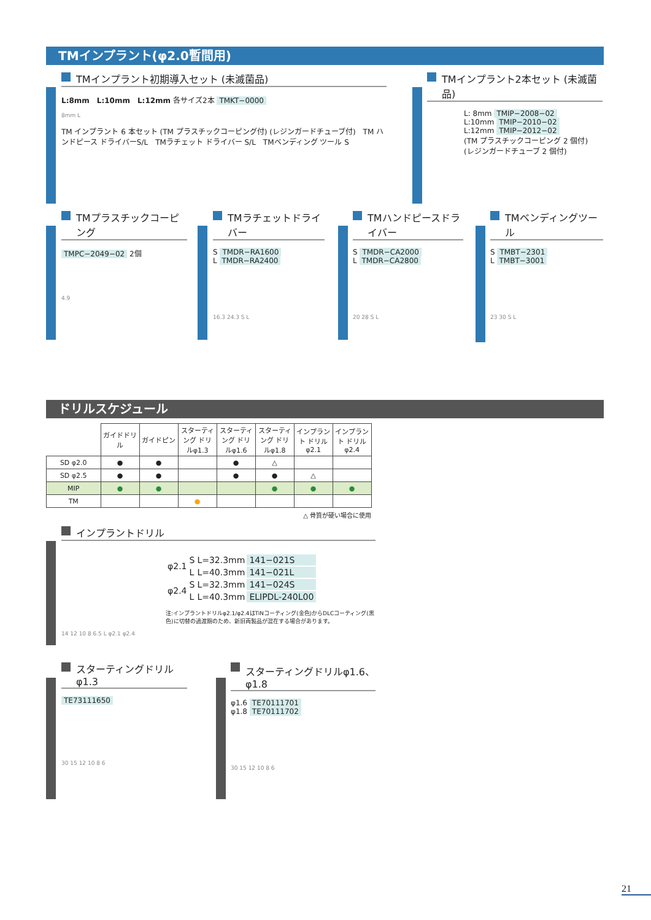TMインプラント(φ2.0暫間用)
TMインプラント初期導入セット (未滅菌品)
L:8mm　L:10mm　L:12mm 各サイズ2本 TMKT−0000
8mm L
TM インプラント 6 本セット (TM プラスチックコーピング付) (レジンガードチューブ付)　TM ハンドピース ドライバーS/L　TMラチェット ドライバー S/L　TMベンディング ツール S
TMインプラント2本セット (未滅菌品)
L: 8mm TMIP−2008−02
L:10mm TMIP−2010−02
L:12mm TMIP−2012−02
(TM プラスチックコーピング 2 個付)
(レジンガードチューブ 2 個付)
TMプラスチックコーピング
TMPC−2049−02 2個
4.9
TMラチェットドライバー
S TMDR−RA1600
L TMDR−RA2400
16.3 24.3 S L
TMハンドピースドライバー
S TMDR−CA2000
L TMDR−CA2800
20 28 S L
TMベンディングツール
S TMBT−2301
L TMBT−3001
23 30 S L
ドリルスケジュール
| | ガイドドリル | ガイドピン | スターティング ドリルφ1.3 | スターティング ドリルφ1.6 | スターティング ドリルφ1.8 | インプラント ドリルφ2.1 | インプラント ドリルφ2.4 |
| --- | --- | --- | --- | --- | --- | --- | --- |
| SD φ2.0 | ● | ● | | ● | △ | | |
| SD φ2.5 | ● | ● | | ● | ● | △ | |
| MIP | ● | ● | | | ● | ● | ● |
| TM | | | ● | | | | |
△ 骨質が硬い場合に使用
インプラントドリル
| φ2.1 | S | L=32.3mm | 141−021S |
| | L | L=40.3mm | 141−021L |
| φ2.4 | S | L=32.3mm | 141−024S |
| | L | L=40.3mm | ELIPDL-240L00 |
注:インプラントドリルφ2.1/φ2.4はTiNコーティング(金色)からDLCコーティング(黒色)に切替の過渡期のため、新旧両製品が混在する場合があります。
14 12 10 8 6.5 L φ2.1 φ2.4
スターティングドリルφ1.3
TE73111650
30 15 12 10 8 6
スターティングドリルφ1.6、φ1.8
φ1.6 TE70111701
φ1.8 TE70111702
30 15 12 10 8 6
21